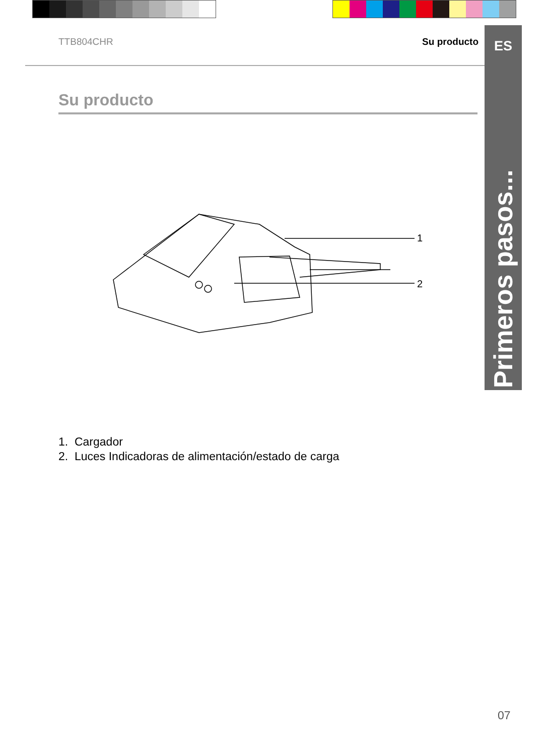TTB804CHR Su producto
ES
Primeros pasos...
Su producto
1
2
1. Cargador
2. Luces Indicadoras de alimentación/estado de carga
07